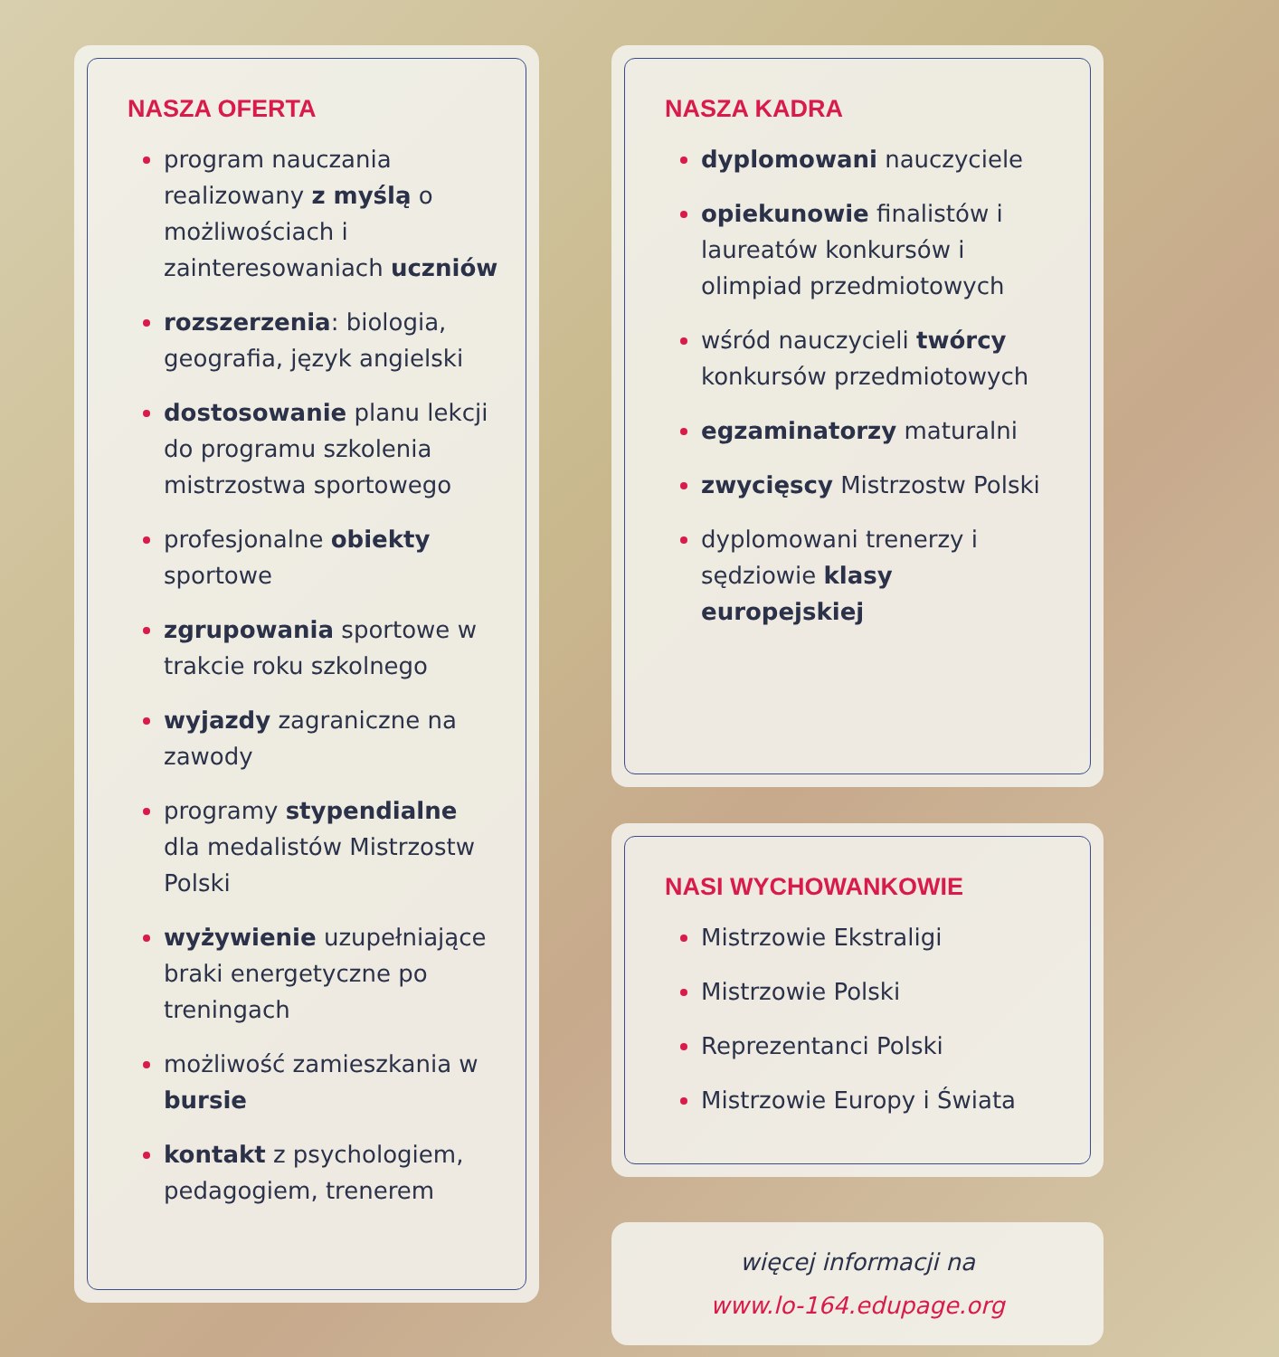NASZA OFERTA
program nauczania realizowany z myślą o możliwościach i zainteresowaniach uczniów
rozszerzenia: biologia, geografia, język angielski
dostosowanie planu lekcji do programu szkolenia mistrzostwa sportowego
profesjonalne obiekty sportowe
zgrupowania sportowe w trakcie roku szkolnego
wyjazdy zagraniczne na zawody
programy stypendialne dla medalistów Mistrzostw Polski
wyżywienie uzupełniające braki energetyczne po treningach
możliwość zamieszkania w bursie
kontakt z psychologiem, pedagogiem, trenerem
NASZA KADRA
dyplomowani nauczyciele
opiekunowie finalistów i laureatów konkursów i olimpiad przedmiotowych
wśród nauczycieli twórcy konkursów przedmiotowych
egzaminatorzy maturalni
zwycięscy Mistrzostw Polski
dyplomowani trenerzy i sędziowie klasy europejskiej
NASI WYCHOWANKOWIE
Mistrzowie Ekstraligi
Mistrzowie Polski
Reprezentanci Polski
Mistrzowie Europy i Świata
więcej informacji na
www.lo-164.edupage.org